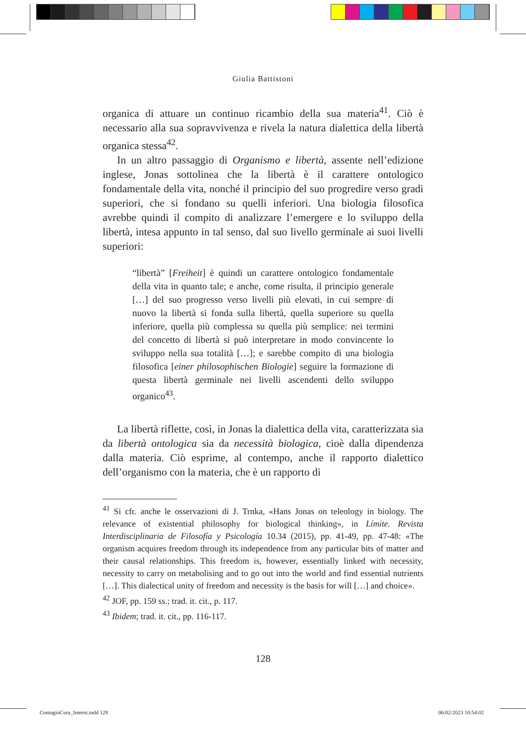Giulia Battistoni
organica di attuare un continuo ricambio della sua materia<sup>41</sup>. Ciò è necessario alla sua sopravvivenza e rivela la natura dialettica della libertà organica stessa<sup>42</sup>.
In un altro passaggio di Organismo e libertà, assente nell’edizione inglese, Jonas sottolinea che la libertà è il carattere ontologico fondamentale della vita, nonché il principio del suo progredire verso gradi superiori, che si fondano su quelli inferiori. Una biologia filosofica avrebbe quindi il compito di analizzare l’emergere e lo sviluppo della libertà, intesa appunto in tal senso, dal suo livello germinale ai suoi livelli superiori:
“libertà” [Freiheit] è quindi un carattere ontologico fondamentale della vita in quanto tale; e anche, come risulta, il principio generale […] del suo progresso verso livelli più elevati, in cui sempre di nuovo la libertà si fonda sulla libertà, quella superiore su quella inferiore, quella più complessa su quella più semplice: nei termini del concetto di libertà si può interpretare in modo convincente lo sviluppo nella sua totalità […]; e sarebbe compito di una biologia filosofica [einer philosophischen Biologie] seguire la formazione di questa libertà germinale nei livelli ascendenti dello sviluppo organico<sup>43</sup>.
La libertà riflette, così, in Jonas la dialettica della vita, caratterizzata sia da libertà ontologica sia da necessità biologica, cioè dalla dipendenza dalla materia. Ciò esprime, al contempo, anche il rapporto dialettico dell’organismo con la materia, che è un rapporto di
<sup>41</sup> Si cfr. anche le osservazioni di J. Trnka, «Hans Jonas on teleology in biology. The relevance of existential philosophy for biological thinking», in Límite. Revista Interdisciplinaria de Filosofía y Psicología 10.34 (2015), pp. 41-49, pp. 47-48: «The organism acquires freedom through its independence from any particular bits of matter and their causal relationships. This freedom is, however, essentially linked with necessity, necessity to carry on metabolising and to go out into the world and find essential nutrients […]. This dialectical unity of freedom and necessity is the basis for will […] and choice».
<sup>42</sup> JOF, pp. 159 ss.; trad. it. cit., p. 117.
<sup>43</sup> Ibidem; trad. it. cit., pp. 116-117.
128
ContagioCura_Interni.indd 128 06/02/2023 10:54:02